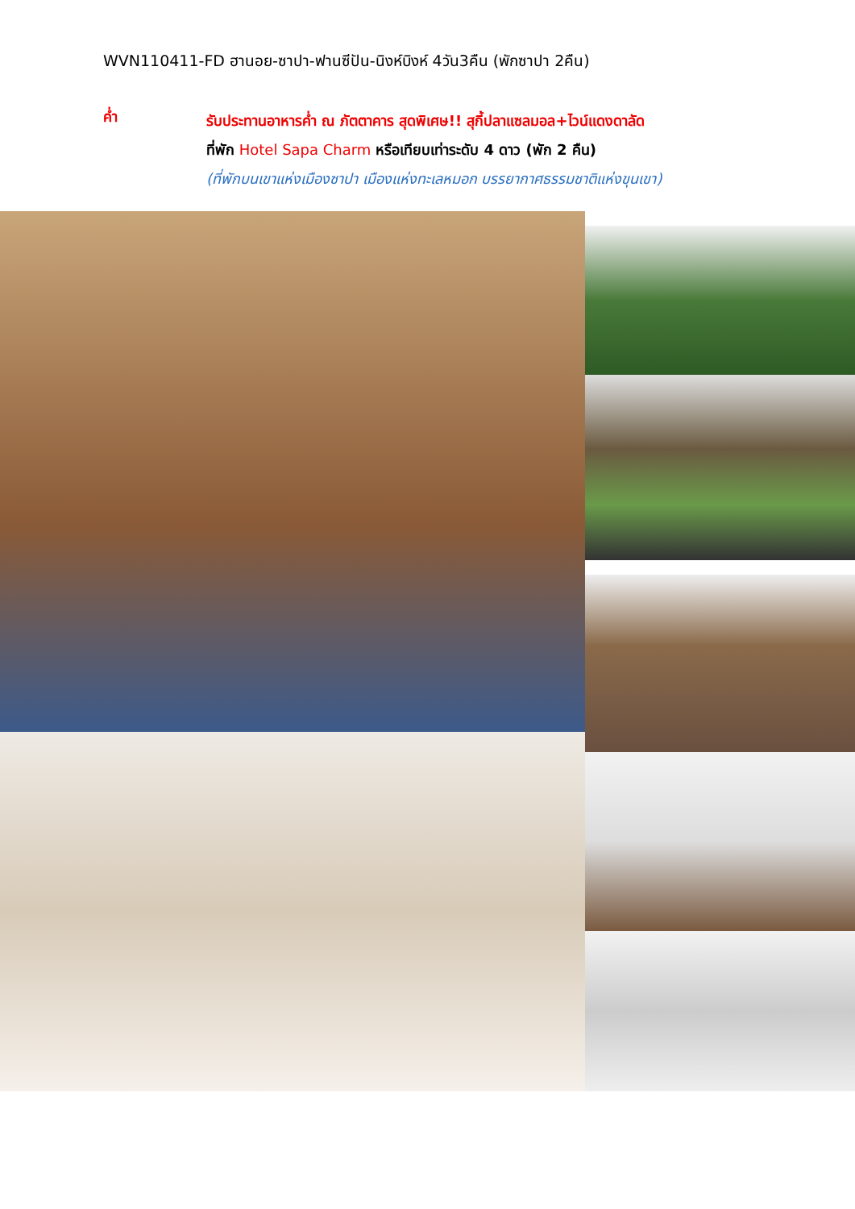WVN110411-FD ฮานอย-ซาปา-ฟานซีปัน-นิงห์บิงห์ 4วัน3คืน (พักซาปา 2คืน)
ค่ำ
รับประทานอาหารค่ำ ณ ภัตตาคาร สุดพิเศษ!! สุกี้ปลาแซลมอล+ไวน์แดงดาลัด
ที่พัก Hotel Sapa Charm หรือเทียบเท่าระดับ 4 ดาว (พัก 2 คืน)
(ที่พักบนเขาแห่งเมืองซาปา เมืองแห่งทะเลหมอก บรรยากาศธรรมชาติแห่งขุนเขา)